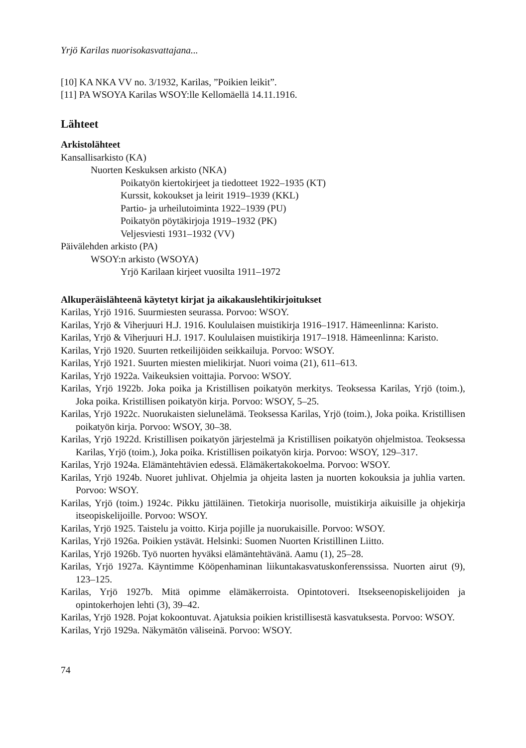Yrjö Karilas nuorisokasvattajana...
[10] KA NKA VV no. 3/1932, Karilas, ”Poikien leikit”.
[11] PA WSOYA Karilas WSOY:lle Kellomäellä 14.11.1916.
Lähteet
Arkistolähteet
Kansallisarkisto (KA)
Nuorten Keskuksen arkisto (NKA)
Poikatyön kiertokirjeet ja tiedotteet 1922–1935 (KT)
Kurssit, kokoukset ja leirit 1919–1939 (KKL)
Partio- ja urheilutoiminta 1922–1939 (PU)
Poikatyön pöytäkirjoja 1919–1932 (PK)
Veljesviesti 1931–1932 (VV)
Päivälehden arkisto (PA)
WSOY:n arkisto (WSOYA)
Yrjö Karilaan kirjeet vuosilta 1911–1972
Alkuperäislähteenä käytetyt kirjat ja aikakauslehtikirjoitukset
Karilas, Yrjö 1916. Suurmiesten seurassa. Porvoo: WSOY.
Karilas, Yrjö & Viherjuuri H.J. 1916. Koululaisen muistikirja 1916–1917. Hämeenlinna: Karisto.
Karilas, Yrjö & Viherjuuri H.J. 1917. Koululaisen muistikirja 1917–1918. Hämeenlinna: Karisto.
Karilas, Yrjö 1920. Suurten retkeilijöiden seikkailuja. Porvoo: WSOY.
Karilas, Yrjö 1921. Suurten miesten mielikirjat. Nuori voima (21), 611–613.
Karilas, Yrjö 1922a. Vaikeuksien voittajia. Porvoo: WSOY.
Karilas, Yrjö 1922b. Joka poika ja Kristillisen poikatyön merkitys. Teoksessa Karilas, Yrjö (toim.), Joka poika. Kristillisen poikatyön kirja. Porvoo: WSOY, 5–25.
Karilas, Yrjö 1922c. Nuorukaisten sielunelämä. Teoksessa Karilas, Yrjö (toim.), Joka poika. Kristillisen poikatyön kirja. Porvoo: WSOY, 30–38.
Karilas, Yrjö 1922d. Kristillisen poikatyön järjestelmä ja Kristillisen poikatyön ohjelmistoa. Teoksessa Karilas, Yrjö (toim.), Joka poika. Kristillisen poikatyön kirja. Porvoo: WSOY, 129–317.
Karilas, Yrjö 1924a. Elämäntehtävien edessä. Elämäkertakokoelma. Porvoo: WSOY.
Karilas, Yrjö 1924b. Nuoret juhlivat. Ohjelmia ja ohjeita lasten ja nuorten kokouksia ja juhlia varten. Porvoo: WSOY.
Karilas, Yrjö (toim.) 1924c. Pikku jättiläinen. Tietokirja nuorisolle, muistikirja aikuisille ja ohjekirja itseopiskelijoille. Porvoo: WSOY.
Karilas, Yrjö 1925. Taistelu ja voitto. Kirja pojille ja nuorukaisille. Porvoo: WSOY.
Karilas, Yrjö 1926a. Poikien ystävät. Helsinki: Suomen Nuorten Kristillinen Liitto.
Karilas, Yrjö 1926b. Työ nuorten hyväksi elämäntehtävänä. Aamu (1), 25–28.
Karilas, Yrjö 1927a. Käyntimme Kööpenhaminan liikuntakasvatuskonferenssissa. Nuorten airut (9), 123–125.
Karilas, Yrjö 1927b. Mitä opimme elämäkerroista. Opintotoveri. Itsekseenopiskelijoiden ja opintokerhojen lehti (3), 39–42.
Karilas, Yrjö 1928. Pojat kokoontuvat. Ajatuksia poikien kristillisestä kasvatuksesta. Porvoo: WSOY.
Karilas, Yrjö 1929a. Näkymätön väliseinä. Porvoo: WSOY.
74